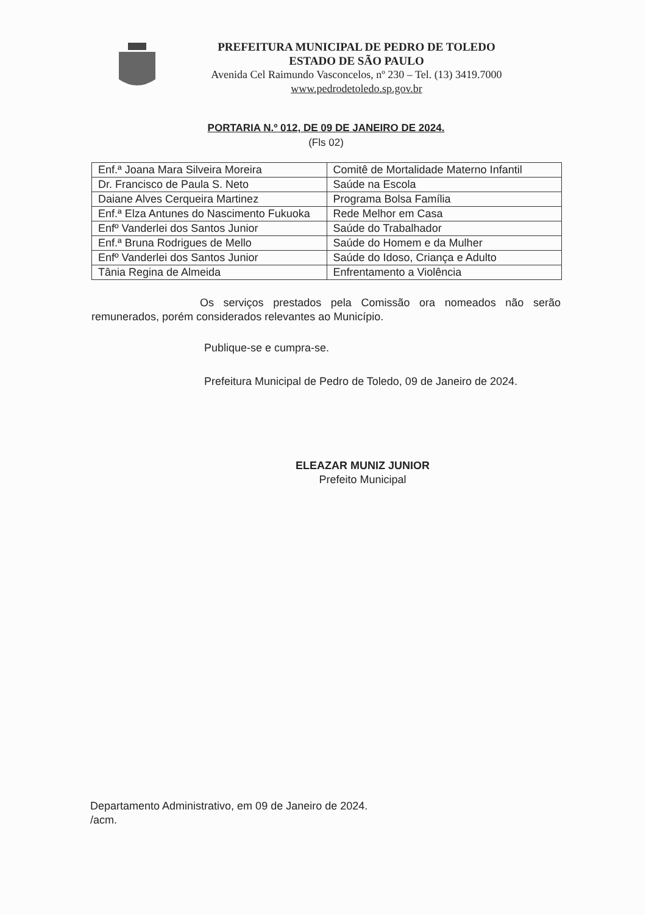PREFEITURA MUNICIPAL DE PEDRO DE TOLEDO
ESTADO DE SÃO PAULO
Avenida Cel Raimundo Vasconcelos, nº 230 – Tel. (13) 3419.7000
www.pedrodetoledo.sp.gov.br
PORTARIA N.º 012, DE 09 DE JANEIRO DE 2024.
(Fls 02)
| Enf.ª Joana Mara Silveira Moreira | Comitê de Mortalidade Materno Infantil |
| Dr. Francisco de Paula S. Neto | Saúde na Escola |
| Daiane Alves Cerqueira Martinez | Programa Bolsa Família |
| Enf.ª Elza Antunes do Nascimento Fukuoka | Rede Melhor em Casa |
| Enfº Vanderlei dos Santos Junior | Saúde do Trabalhador |
| Enf.ª Bruna Rodrigues de Mello | Saúde do Homem e da Mulher |
| Enfº Vanderlei dos Santos Junior | Saúde do Idoso, Criança e Adulto |
| Tânia Regina de Almeida | Enfrentamento a Violência |
Os serviços prestados pela Comissão ora nomeados não serão remunerados, porém considerados relevantes ao Município.
Publique-se e cumpra-se.
Prefeitura Municipal de Pedro de Toledo, 09 de Janeiro de 2024.
ELEAZAR MUNIZ JUNIOR
Prefeito Municipal
Departamento Administrativo, em 09 de Janeiro de 2024.
/acm.